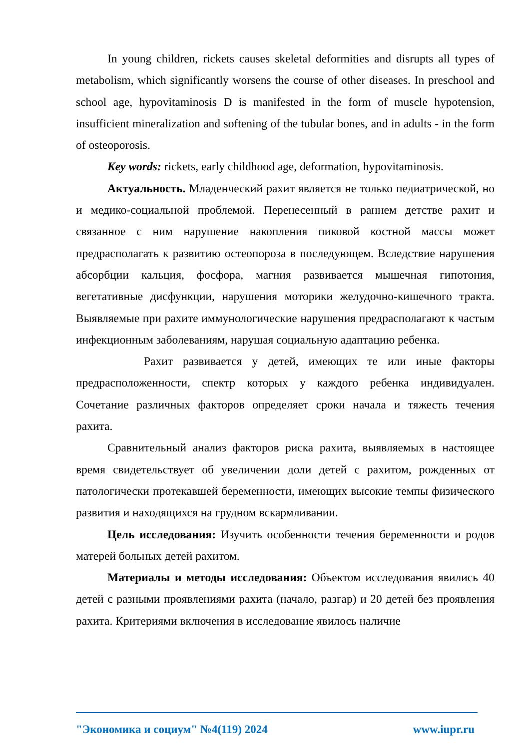In young children, rickets causes skeletal deformities and disrupts all types of metabolism, which significantly worsens the course of other diseases. In preschool and school age, hypovitaminosis D is manifested in the form of muscle hypotension, insufficient mineralization and softening of the tubular bones, and in adults - in the form of osteoporosis.
Key words: rickets, early childhood age, deformation, hypovitaminosis.
Актуальность. Младенческий рахит является не только педиатрической, но и медико-социальной проблемой. Перенесенный в раннем детстве рахит и связанное с ним нарушение накопления пиковой костной массы может предрасполагать к развитию остеопороза в последующем. Вследствие нарушения абсорбции кальция, фосфора, магния развивается мышечная гипотония, вегетативные дисфункции, нарушения моторики желудочно-кишечного тракта. Выявляемые при рахите иммунологические нарушения предрасполагают к частым инфекционным заболеваниям, нарушая социальную адаптацию ребенка.
Рахит развивается у детей, имеющих те или иные факторы предрасположенности, спектр которых у каждого ребенка индивидуален. Сочетание различных факторов определяет сроки начала и тяжесть течения рахита.
Сравнительный анализ факторов риска рахита, выявляемых в настоящее время свидетельствует об увеличении доли детей с рахитом, рожденных от патологически протекавшей беременности, имеющих высокие темпы физического развития и находящихся на грудном вскармливании.
Цель исследования: Изучить особенности течения беременности и родов матерей больных детей рахитом.
Материалы и методы исследования: Объектом исследования явились 40 детей с разными проявлениями рахита (начало, разгар) и 20 детей без проявления рахита. Критериями включения в исследование явилось наличие
"Экономика и социум" №4(119) 2024 www.iupr.ru